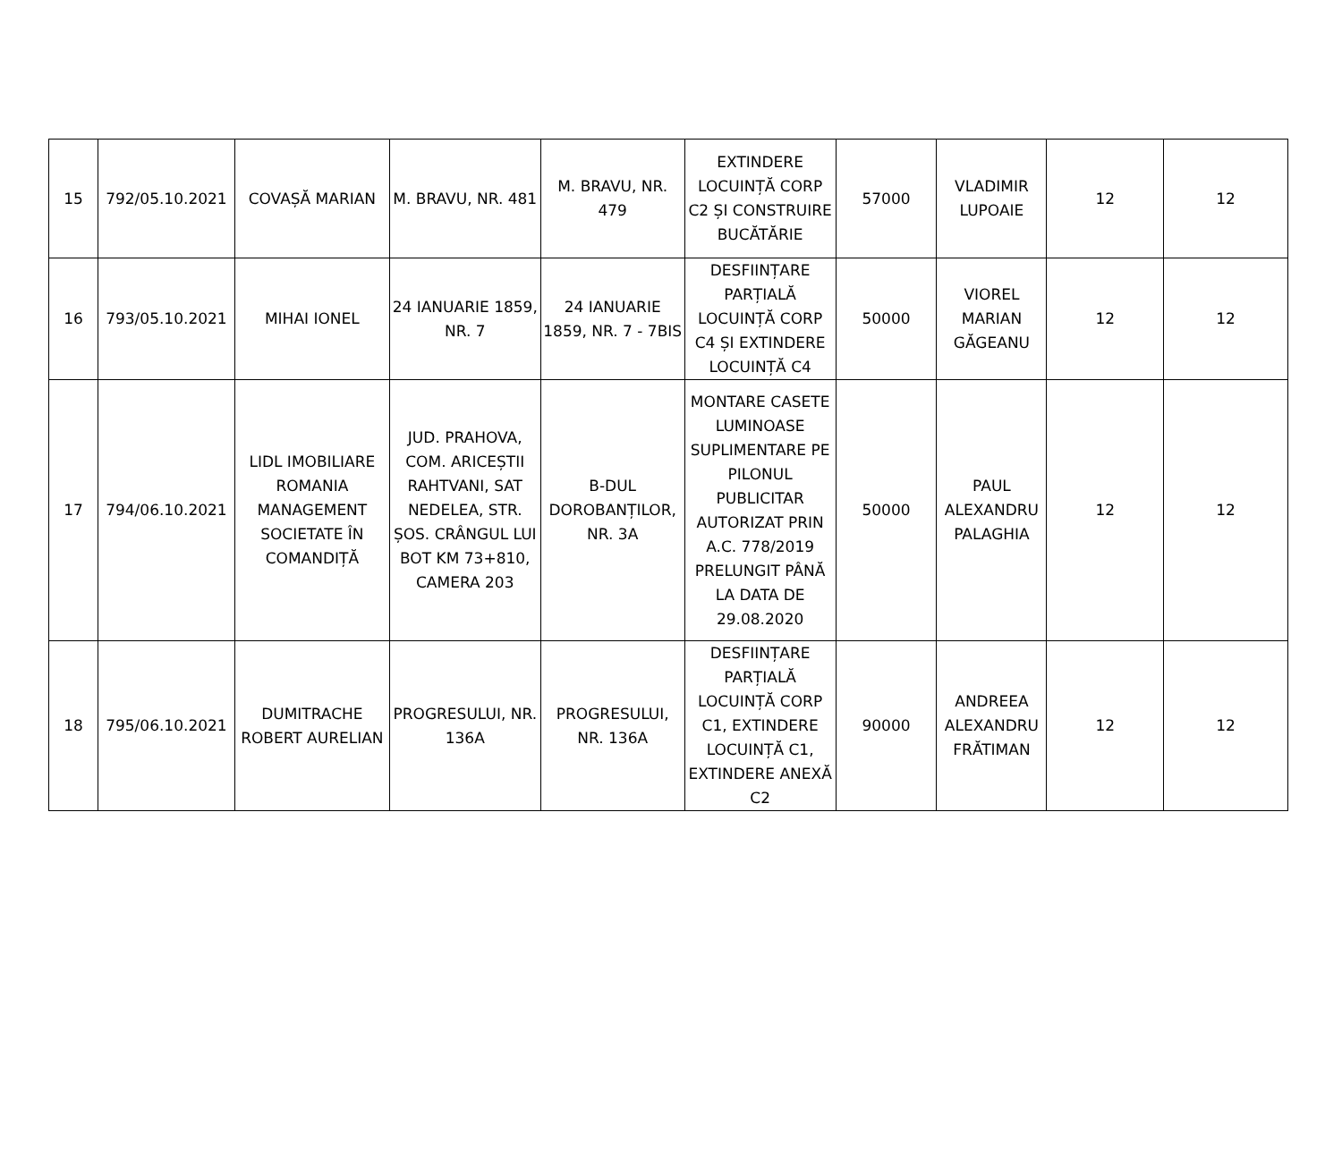| 15 | 792/05.10.2021 | COVAȘĂ MARIAN | M. BRAVU, NR. 481 | M. BRAVU, NR. 479 | EXTINDERE LOCUINȚĂ CORP C2 ȘI CONSTRUIRE BUCĂTĂRIE | 57000 | VLADIMIR LUPOAIE | 12 | 12 |
| 16 | 793/05.10.2021 | MIHAI IONEL | 24 IANUARIE 1859, NR. 7 | 24 IANUARIE 1859, NR. 7 - 7BIS | DESFIINȚARE PARȚIALĂ LOCUINȚĂ CORP C4 ȘI EXTINDERE LOCUINȚĂ C4 | 50000 | VIOREL MARIAN GĂGEANU | 12 | 12 |
| 17 | 794/06.10.2021 | LIDL IMOBILIARE ROMANIA MANAGEMENT SOCIETATE ÎN COMANDIȚĂ | JUD. PRAHOVA, COM. ARICEȘTII RAHTVANI, SAT NEDELEA, STR. ȘOS. CRÂNGUL LUI BOT KM 73+810, CAMERA 203 | B-DUL DOROBANȚILOR, NR. 3A | MONTARE CASETE LUMINOASE SUPLIMENTARE PE PILONUL PUBLICITAR AUTORIZAT PRIN A.C. 778/2019 PRELUNGIT PÂNĂ LA DATA DE 29.08.2020 | 50000 | PAUL ALEXANDRU PALAGHIA | 12 | 12 |
| 18 | 795/06.10.2021 | DUMITRACHE ROBERT AURELIAN | PROGRESULUI, NR. 136A | PROGRESULUI, NR. 136A | DESFIINȚARE PARȚIALĂ LOCUINȚĂ CORP C1, EXTINDERE LOCUINȚĂ C1, EXTINDERE ANEXĂ C2 | 90000 | ANDREEA ALEXANDRU FRĂTIMAN | 12 | 12 |